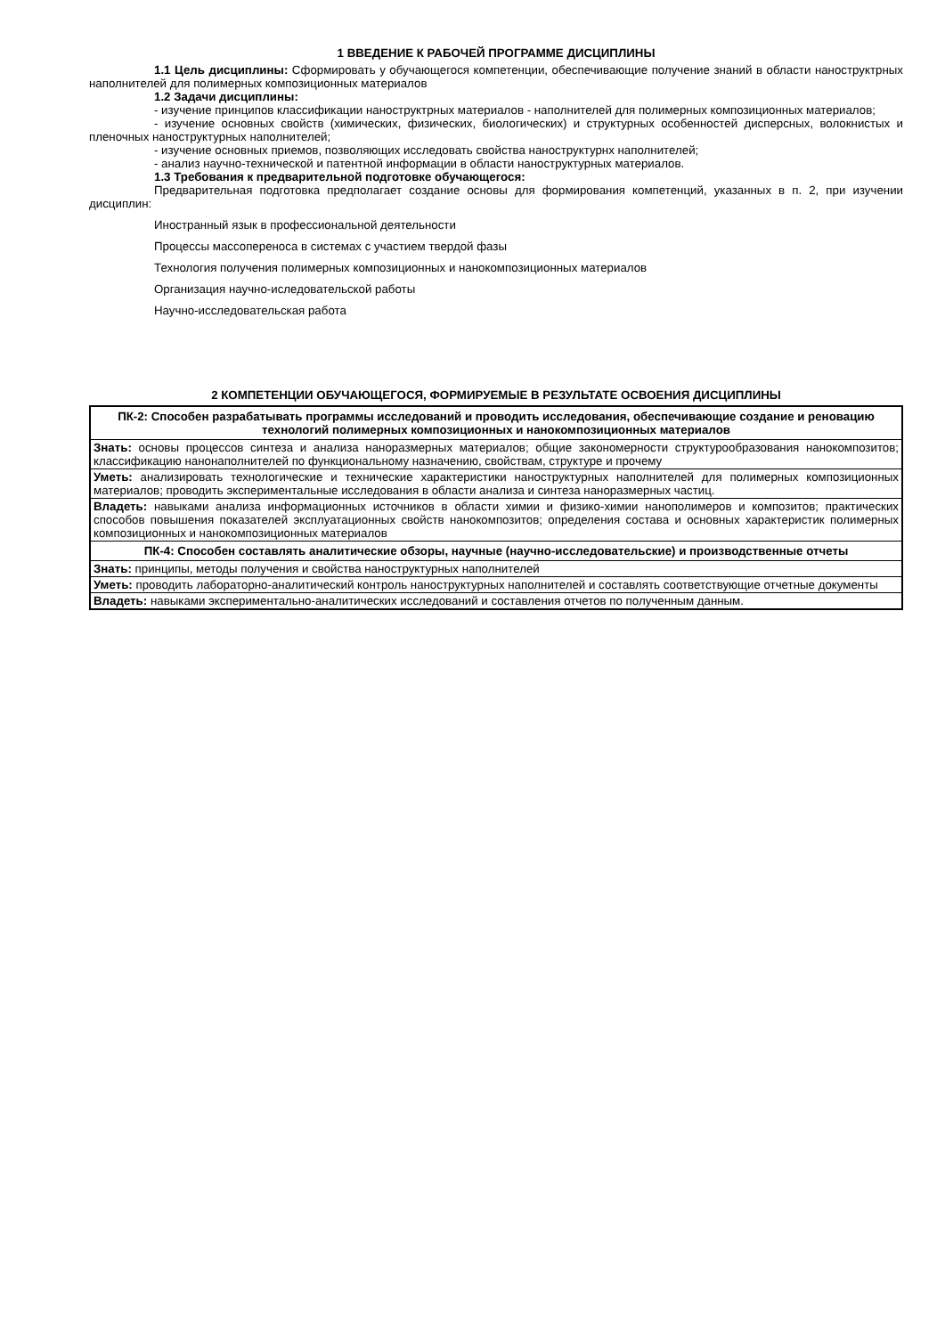1 ВВЕДЕНИЕ К РАБОЧЕЙ ПРОГРАММЕ ДИСЦИПЛИНЫ
1.1 Цель дисциплины: Сформировать у обучающегося компетенции, обеспечивающие получение знаний в области наноструктрных наполнителей для полимерных композиционных материалов
1.2 Задачи дисциплины:
- изучение принципов классификации наноструктрных материалов - наполнителей для полимерных композиционных материалов;
- изучение основных свойств (химических, физических, биологических) и структурных особенностей дисперсных, волокнистых и пленочных наноструктурных наполнителей;
- изучение основных приемов, позволяющих исследовать свойства наноструктурнх наполнителей;
- анализ научно-технической и патентной информации в области наноструктурных материалов.
1.3 Требования к предварительной подготовке обучающегося:
Предварительная подготовка предполагает создание основы для формирования компетенций, указанных в п. 2, при изучении дисциплин:
Иностранный язык в профессиональной деятельности
Процессы массопереноса в системах с участием твердой фазы
Технология получения полимерных композиционных и нанокомпозиционных материалов
Организация научно-иследовательской работы
Научно-исследовательская работа
2 КОМПЕТЕНЦИИ ОБУЧАЮЩЕГОСЯ, ФОРМИРУЕМЫЕ В РЕЗУЛЬТАТЕ ОСВОЕНИЯ ДИСЦИПЛИНЫ
| ПК-2: Способен разрабатывать программы исследований и проводить исследования, обеспечивающие создание и реновацию технологий полимерных композиционных и нанокомпозиционных материалов |
| Знать: основы процессов синтеза и анализа наноразмерных материалов; общие закономерности структурообразования нанокомпозитов; классификацию нанонаполнителей по функциональному назначению, свойствам, структуре и прочему |
| Уметь: анализировать технологические и технические характеристики наноструктурных наполнителей для полимерных композиционных материалов; проводить экспериментальные исследования в области анализа и синтеза наноразмерных частиц. |
| Владеть: навыками анализа информационных источников в области химии и физико-химии нанополимеров и композитов; практических способов повышения показателей эксплуатационных свойств нанокомпозитов; определения состава и основных характеристик полимерных композиционных и нанокомпозиционных материалов |
| ПК-4: Способен составлять аналитические обзоры, научные (научно-исследовательские) и производственные отчеты |
| Знать: принципы, методы получения и свойства наноструктурных наполнителей |
| Уметь: проводить лабораторно-аналитический контроль наноструктурных наполнителей и составлять соответствующие отчетные документы |
| Владеть: навыками экспериментально-аналитических исследований и составления отчетов по полученным данным. |